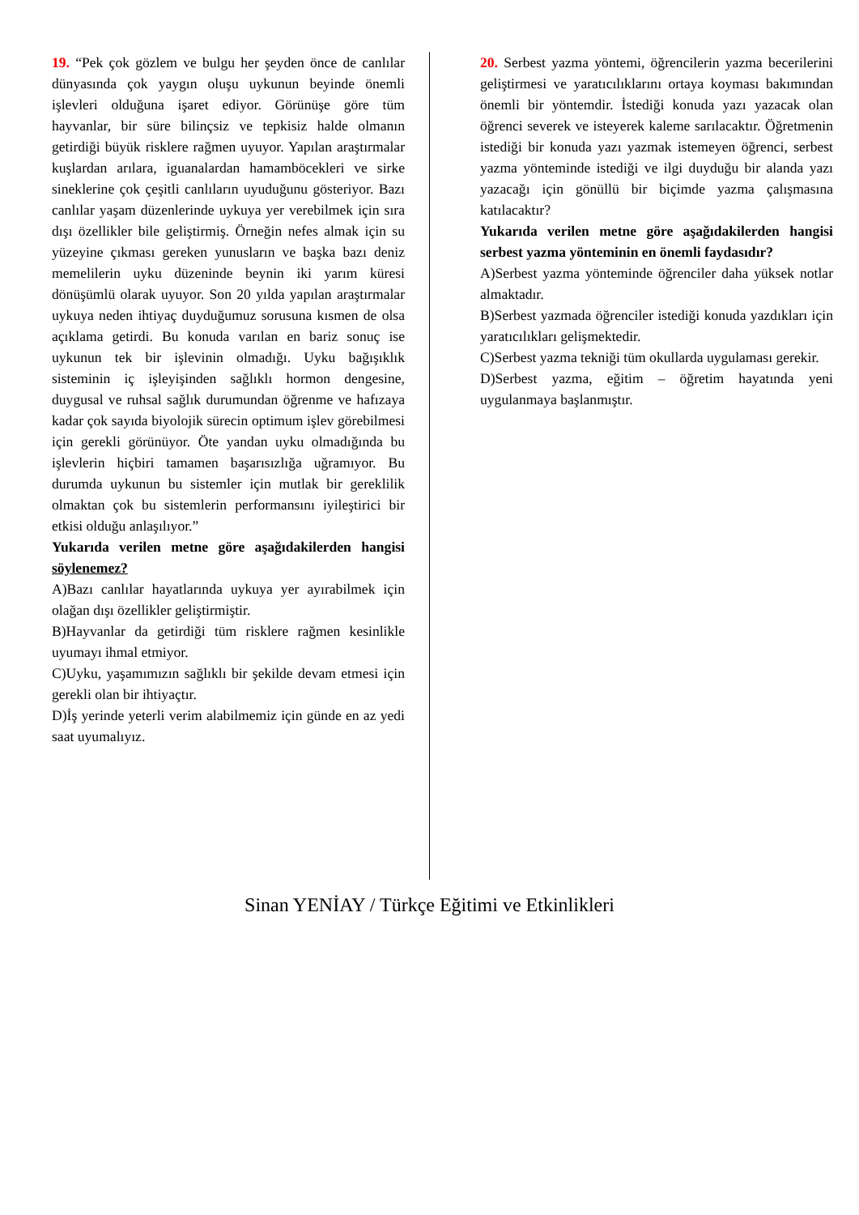19. “Pek çok gözlem ve bulgu her şeyden önce de canlılar dünyasında çok yaygın oluşu uykunun beyinde önemli işlevleri olduğuna işaret ediyor. Görünüşe göre tüm hayvanlar, bir süre bilinçsiz ve tepkisiz halde olmanın getirdiği büyük risklere rağmen uyuyor. Yapılan araştırmalar kuşlardan arılara, iguanalardan hamamböcekleri ve sirke sineklerine çok çeşitli canlıların uyuduğunu gösteriyor. Bazı canlılar yaşam düzenlerinde uykuya yer verebilmek için sıra dışı özellikler bile geliştirmiş. Örneğin nefes almak için su yüzeyine çıkması gereken yunusların ve başka bazı deniz memelilerin uyku düzeninde beynin iki yarım küresi dönüşümlü olarak uyuyor. Son 20 yılda yapılan araştırmalar uykuya neden ihtiyaç duyduğumuz sorusuna kısmen de olsa açıklama getirdi. Bu konuda varılan en bariz sonuç ise uykunun tek bir işlevinin olmadığı. Uyku bağışıklık sisteminin iç işleyişinden sağlıklı hormon dengesine, duygusal ve ruhsal sağlık durumundan öğrenme ve hafızaya kadar çok sayıda biyolojik sürecin optimum işlev görebilmesi için gerekli görünüyor. Öte yandan uyku olmadığında bu işlevlerin hiçbiri tamamen başarısızlığa uğramıyor. Bu durumda uykunun bu sistemler için mutlak bir gereklilik olmaktan çok bu sistemlerin performansını iyileştirici bir etkisi olduğu anlaşılıyor.”
Yukarıda verilen metne göre aşağıdakilerden hangisi söylenemez?
A)Bazı canlılar hayatlarında uykuya yer ayırabilmek için olağan dışı özellikler geliştirmiştir.
B)Hayvanlar da getirdiği tüm risklere rağmen kesinlikle uyumayı ihmal etmiyor.
C)Uyku, yaşamımızın sağlıklı bir şekilde devam etmesi için gerekli olan bir ihtiyaçtır.
D)İş yerinde yeterli verim alabilmemiz için günde en az yedi saat uyumalıyız.
20. Serbest yazma yöntemi, öğrencilerin yazma becerilerini geliştirmesi ve yaratıcılıklarını ortaya koyması bakımından önemli bir yöntemdir. İstediği konuda yazı yazacak olan öğrenci severek ve isteyerek kaleme sarılacaktır. Öğretmenin istediği bir konuda yazı yazmak istemeyen öğrenci, serbest yazma yönteminde istediği ve ilgi duyduğu bir alanda yazı yazacağı için gönüllü bir biçimde yazma çalışmasına katılacaktır?
Yukarıda verilen metne göre aşağıdakilerden hangisi serbest yazma yönteminin en önemli faydasıdır?
A)Serbest yazma yönteminde öğrenciler daha yüksek notlar almaktadır.
B)Serbest yazmada öğrenciler istediği konuda yazdıkları için yaratıcılıkları gelişmektedir.
C)Serbest yazma tekniği tüm okullarda uygulaması gerekir.
D)Serbest yazma, eğitim – öğretim hayatında yeni uygulanmaya başlanmıştır.
Sinan YENİAY / Türkçe Eğitimi ve Etkinlikleri